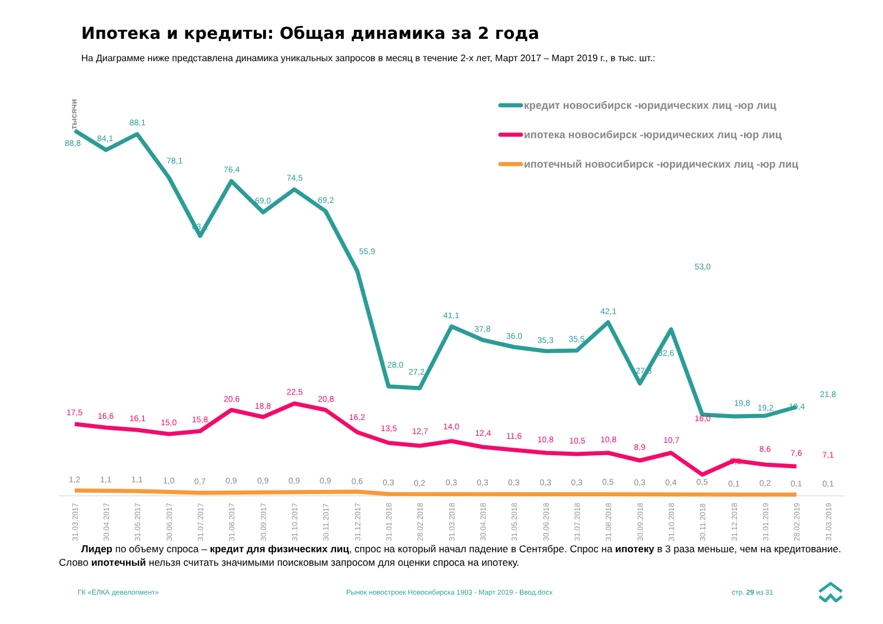Ипотека и кредиты: Общая динамика за 2 года
На Диаграмме ниже представлена динамика уникальных запросов в месяц в течение 2-х лет, Март 2017 – Март 2019 г., в тыс. шт.:
тысячи
кредит новосибирск -юридических лиц -юр лиц
ипотека новосибирск -юридических лиц -юр лиц
ипотечный новосибирск -юридических лиц -юр лиц
88,8
84,1
88,1
78,1
63,2
76,4
69,0
74,5
69,2
55,9
28,0
27,2
41,1
37,8
36,0
35,3
35,5
42,1
27,3
32,6
53,0
19,8
19,2
19,4
21,8
17,5
16,6
16,1
15,0
15,8
20,6
18,8
22,5
20,8
16,2
13,5
12,7
14,0
12,4
11,6
10,8
10,5
10,8
8,9
10,7
16,0
5,5
8,6
7,6
7,1
1,2
1,1
1,1
1,0
0,7
0,9
0,9
0,9
0,9
0,6
0,3
0,2
0,3
0,3
0,3
0,3
0,3
0,5
0,3
0,4
0,5
0,1
0,2
0,1
0,1
31.03.2017
30.04.2017
31.05.2017
30.06.2017
31.07.2017
31.08.2017
30.09.2017
31.10.2017
30.11.2017
31.12.2017
31.01.2018
28.02.2018
31.03.2018
30.04.2018
31.05.2018
30.06.2018
31.07.2018
31.08.2018
30.09.2018
31.10.2018
30.11.2018
31.12.2018
31.01.2019
28.02.2019
31.03.2019
Лидер по объему спроса – кредит для физических лиц, спрос на который начал падение в Сентябре. Спрос на ипотеку в 3 раза меньше, чем на кредитование. Слово ипотечный нельзя считать значимыми поисковым запросом для оценки спроса на ипотеку.
ГК «ЁЛКА девелопмент»
Рынок новостроек Новосибирска 1903 - Март 2019 - Ввод.docx
стр. 29 из 31